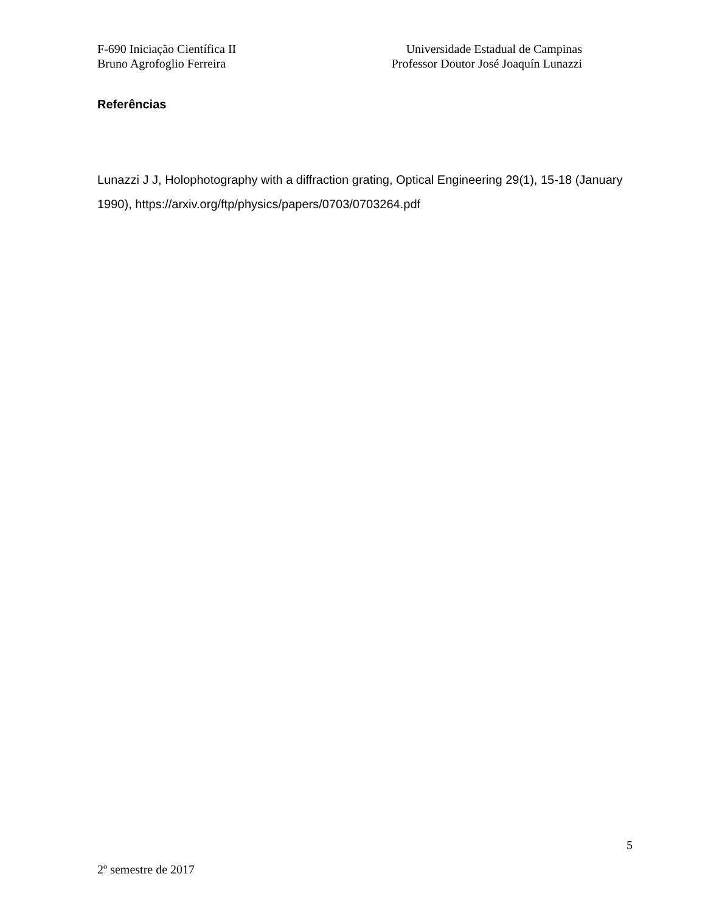F-690 Iniciação Científica II Universidade Estadual de Campinas
Bruno Agrofoglio Ferreira Professor Doutor José Joaquín Lunazzi
Referências
Lunazzi J J, Holophotography with a diffraction grating, Optical Engineering 29(1), 15-18 (January 1990), https://arxiv.org/ftp/physics/papers/0703/0703264.pdf
5
2º semestre de 2017